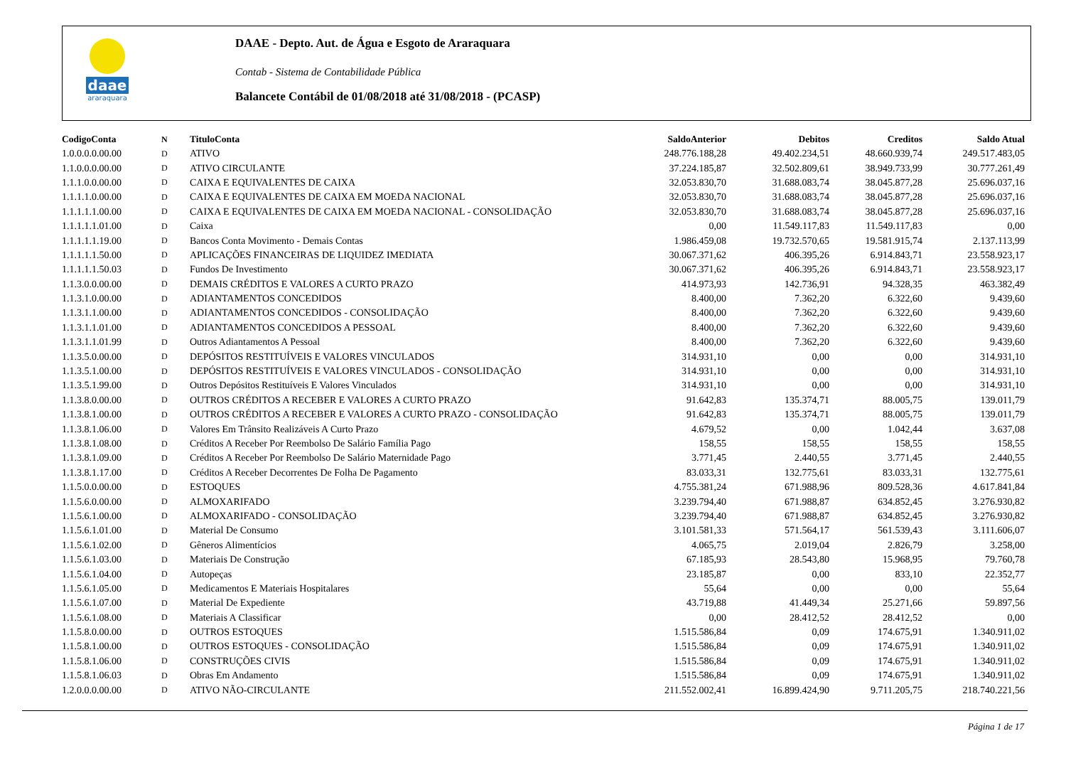daae
araraquara
DAAE - Depto. Aut. de Água e Esgoto de Araraquara
Contab - Sistema de Contabilidade Pública
Balancete Contábil de 01/08/2018 até 31/08/2018 - (PCASP)
| CodigoConta | N | TituloConta | SaldoAnterior | Debitos | Creditos | Saldo Atual |
| --- | --- | --- | --- | --- | --- | --- |
| 1.0.0.0.0.00.00 | D | ATIVO | 248.776.188,28 | 49.402.234,51 | 48.660.939,74 | 249.517.483,05 |
| 1.1.0.0.0.00.00 | D | ATIVO CIRCULANTE | 37.224.185,87 | 32.502.809,61 | 38.949.733,99 | 30.777.261,49 |
| 1.1.1.0.0.00.00 | D | CAIXA E EQUIVALENTES DE CAIXA | 32.053.830,70 | 31.688.083,74 | 38.045.877,28 | 25.696.037,16 |
| 1.1.1.1.0.00.00 | D | CAIXA E EQUIVALENTES DE CAIXA EM MOEDA NACIONAL | 32.053.830,70 | 31.688.083,74 | 38.045.877,28 | 25.696.037,16 |
| 1.1.1.1.1.00.00 | D | CAIXA E EQUIVALENTES DE CAIXA EM MOEDA NACIONAL - CONSOLIDAÇÃO | 32.053.830,70 | 31.688.083,74 | 38.045.877,28 | 25.696.037,16 |
| 1.1.1.1.1.01.00 | D | Caixa | 0,00 | 11.549.117,83 | 11.549.117,83 | 0,00 |
| 1.1.1.1.1.19.00 | D | Bancos Conta Movimento - Demais Contas | 1.986.459,08 | 19.732.570,65 | 19.581.915,74 | 2.137.113,99 |
| 1.1.1.1.1.50.00 | D | APLICAÇÕES FINANCEIRAS DE LIQUIDEZ IMEDIATA | 30.067.371,62 | 406.395,26 | 6.914.843,71 | 23.558.923,17 |
| 1.1.1.1.1.50.03 | D | Fundos De Investimento | 30.067.371,62 | 406.395,26 | 6.914.843,71 | 23.558.923,17 |
| 1.1.3.0.0.00.00 | D | DEMAIS CRÉDITOS E VALORES A CURTO PRAZO | 414.973,93 | 142.736,91 | 94.328,35 | 463.382,49 |
| 1.1.3.1.0.00.00 | D | ADIANTAMENTOS CONCEDIDOS | 8.400,00 | 7.362,20 | 6.322,60 | 9.439,60 |
| 1.1.3.1.1.00.00 | D | ADIANTAMENTOS CONCEDIDOS - CONSOLIDAÇÃO | 8.400,00 | 7.362,20 | 6.322,60 | 9.439,60 |
| 1.1.3.1.1.01.00 | D | ADIANTAMENTOS CONCEDIDOS A PESSOAL | 8.400,00 | 7.362,20 | 6.322,60 | 9.439,60 |
| 1.1.3.1.1.01.99 | D | Outros Adiantamentos A Pessoal | 8.400,00 | 7.362,20 | 6.322,60 | 9.439,60 |
| 1.1.3.5.0.00.00 | D | DEPÓSITOS RESTITUÍVEIS E VALORES VINCULADOS | 314.931,10 | 0,00 | 0,00 | 314.931,10 |
| 1.1.3.5.1.00.00 | D | DEPÓSITOS RESTITUÍVEIS E VALORES VINCULADOS - CONSOLIDAÇÃO | 314.931,10 | 0,00 | 0,00 | 314.931,10 |
| 1.1.3.5.1.99.00 | D | Outros Depósitos Restituíveis E Valores Vinculados | 314.931,10 | 0,00 | 0,00 | 314.931,10 |
| 1.1.3.8.0.00.00 | D | OUTROS CRÉDITOS A RECEBER E VALORES A CURTO PRAZO | 91.642,83 | 135.374,71 | 88.005,75 | 139.011,79 |
| 1.1.3.8.1.00.00 | D | OUTROS CRÉDITOS A RECEBER E VALORES A CURTO PRAZO - CONSOLIDAÇÃO | 91.642,83 | 135.374,71 | 88.005,75 | 139.011,79 |
| 1.1.3.8.1.06.00 | D | Valores Em Trânsito Realizáveis A Curto Prazo | 4.679,52 | 0,00 | 1.042,44 | 3.637,08 |
| 1.1.3.8.1.08.00 | D | Créditos A Receber Por Reembolso De Salário Família Pago | 158,55 | 158,55 | 158,55 | 158,55 |
| 1.1.3.8.1.09.00 | D | Créditos A Receber Por Reembolso De Salário Maternidade Pago | 3.771,45 | 2.440,55 | 3.771,45 | 2.440,55 |
| 1.1.3.8.1.17.00 | D | Créditos A Receber Decorrentes De Folha De Pagamento | 83.033,31 | 132.775,61 | 83.033,31 | 132.775,61 |
| 1.1.5.0.0.00.00 | D | ESTOQUES | 4.755.381,24 | 671.988,96 | 809.528,36 | 4.617.841,84 |
| 1.1.5.6.0.00.00 | D | ALMOXARIFADO | 3.239.794,40 | 671.988,87 | 634.852,45 | 3.276.930,82 |
| 1.1.5.6.1.00.00 | D | ALMOXARIFADO - CONSOLIDAÇÃO | 3.239.794,40 | 671.988,87 | 634.852,45 | 3.276.930,82 |
| 1.1.5.6.1.01.00 | D | Material De Consumo | 3.101.581,33 | 571.564,17 | 561.539,43 | 3.111.606,07 |
| 1.1.5.6.1.02.00 | D | Gêneros Alimentícios | 4.065,75 | 2.019,04 | 2.826,79 | 3.258,00 |
| 1.1.5.6.1.03.00 | D | Materiais De Construção | 67.185,93 | 28.543,80 | 15.968,95 | 79.760,78 |
| 1.1.5.6.1.04.00 | D | Autopeças | 23.185,87 | 0,00 | 833,10 | 22.352,77 |
| 1.1.5.6.1.05.00 | D | Medicamentos E Materiais Hospitalares | 55,64 | 0,00 | 0,00 | 55,64 |
| 1.1.5.6.1.07.00 | D | Material De Expediente | 43.719,88 | 41.449,34 | 25.271,66 | 59.897,56 |
| 1.1.5.6.1.08.00 | D | Materiais A Classificar | 0,00 | 28.412,52 | 28.412,52 | 0,00 |
| 1.1.5.8.0.00.00 | D | OUTROS ESTOQUES | 1.515.586,84 | 0,09 | 174.675,91 | 1.340.911,02 |
| 1.1.5.8.1.00.00 | D | OUTROS ESTOQUES - CONSOLIDAÇÃO | 1.515.586,84 | 0,09 | 174.675,91 | 1.340.911,02 |
| 1.1.5.8.1.06.00 | D | CONSTRUÇÕES CIVIS | 1.515.586,84 | 0,09 | 174.675,91 | 1.340.911,02 |
| 1.1.5.8.1.06.03 | D | Obras Em Andamento | 1.515.586,84 | 0,09 | 174.675,91 | 1.340.911,02 |
| 1.2.0.0.0.00.00 | D | ATIVO NÃO-CIRCULANTE | 211.552.002,41 | 16.899.424,90 | 9.711.205,75 | 218.740.221,56 |
Página 1 de 17